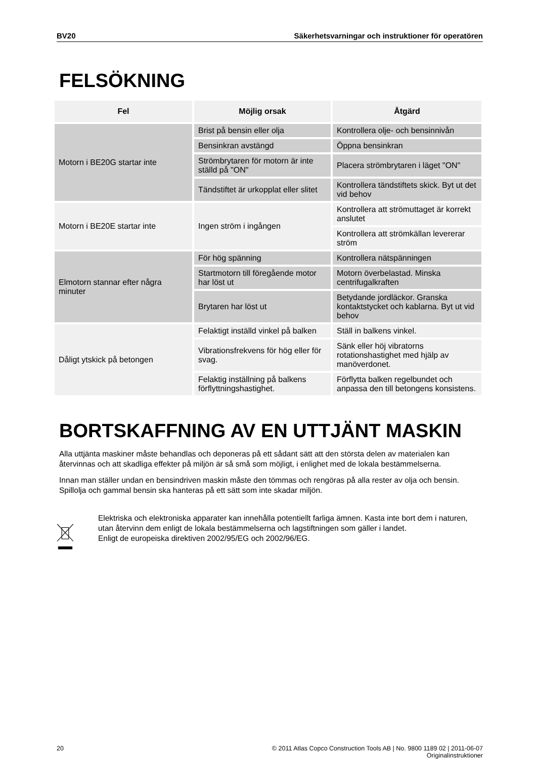BV20 Säkerhetsvarningar och instruktioner för operatören
FELSÖKNING
| Fel | Möjlig orsak | Åtgärd |
| --- | --- | --- |
| Motorn i BE20G startar inte | Brist på bensin eller olja | Kontrollera olje- och bensinnivån |
| | Bensinkran avstängd | Öppna bensinkran |
| | Strömbrytaren för motorn är inte ställd på "ON" | Placera strömbrytaren i läget "ON" |
| | Tändstiftet är urkopplat eller slitet | Kontrollera tändstiftets skick. Byt ut det vid behov |
| Motorn i BE20E startar inte | Ingen ström i ingången | Kontrollera att strömuttaget är korrekt anslutet |
| | | Kontrollera att strömkällan levererar ström |
| Elmotorn stannar efter några minuter | För hög spänning | Kontrollera nätspänningen |
| | Startmotorn till föregående motor har löst ut | Motorn överbelastad. Minska centrifugalkraften |
| | Brytaren har löst ut | Betydande jordläckor. Granska kontaktstycket och kablarna. Byt ut vid behov |
| Dåligt ytskick på betongen | Felaktigt inställd vinkel på balken | Ställ in balkens vinkel. |
| | Vibrationsfrekvens för hög eller för svag. | Sänk eller höj vibratorns rotationshastighet med hjälp av manöverdonet. |
| | Felaktig inställning på balkens förflyttningshastighet. | Förflytta balken regelbundet och anpassa den till betongens konsistens. |
BORTSKAFFNING AV EN UTTJÄNT MASKIN
Alla uttjänta maskiner måste behandlas och deponeras på ett sådant sätt att den största delen av materialen kan återvinnas och att skadliga effekter på miljön är så små som möjligt, i enlighet med de lokala bestämmelserna.
Innan man ställer undan en bensindriven maskin måste den tömmas och rengöras på alla rester av olja och bensin. Spillolja och gammal bensin ska hanteras på ett sätt som inte skadar miljön.
Elektriska och elektroniska apparater kan innehålla potentiellt farliga ämnen. Kasta inte bort dem i naturen, utan återvinn dem enligt de lokala bestämmelserna och lagstiftningen som gäller i landet.
Enligt de europeiska direktiven 2002/95/EG och 2002/96/EG.
20 © 2011 Atlas Copco Construction Tools AB | No. 9800 1189 02 | 2011-06-07
Originalinstruktioner